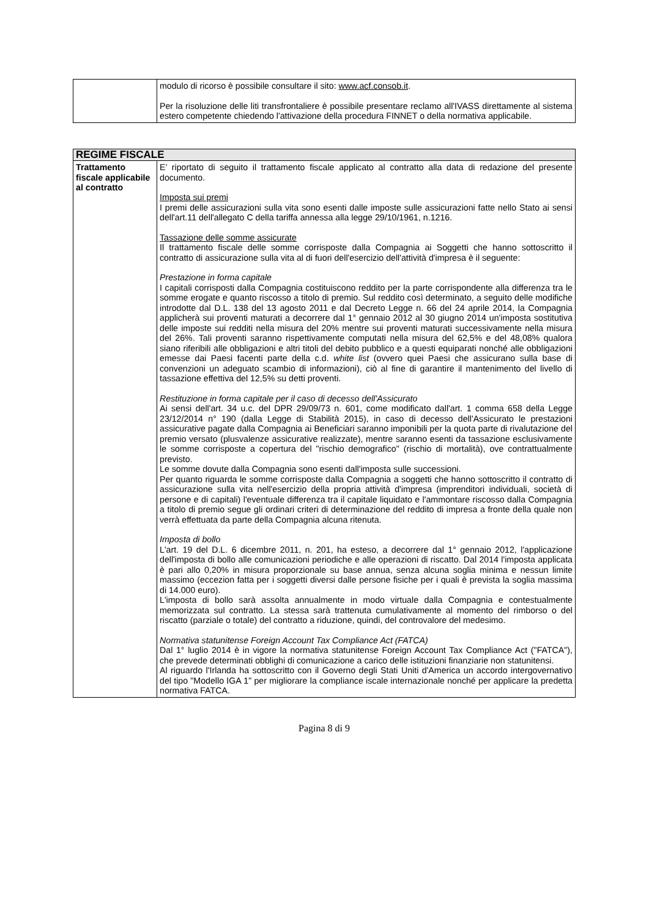| | modulo di ricorso è possibile consultare il sito: www.acf.consob.it . Per la risoluzione delle liti transfrontaliere è possibile presentare reclamo all'IVASS direttamente al sistema estero competente chiedendo l'attivazione della procedura FINNET o della normativa applicabile. |
| REGIME FISCALE | |
| Trattamento fiscale applicabile al contratto | E’ riportato di seguito il trattamento fiscale applicato al contratto alla data di redazione del presente documento. Imposta sui premi I premi delle assicurazioni sulla vita sono esenti dalle imposte sulle assicurazioni fatte nello Stato ai sensi dell'art.11 dell'allegato C della tariffa annessa alla legge 29/10/1961, n.1216. Tassazione delle somme assicurate Il trattamento fiscale delle somme corrisposte dalla Compagnia ai Soggetti che hanno sottoscritto il contratto di assicurazione sulla vita al di fuori dell'esercizio dell'attività d'impresa è il seguente: Prestazione in forma capitale I capitali corrisposti dalla Compagnia costituiscono reddito per la parte corrispondente alla differenza tra le somme erogate e quanto riscosso a titolo di premio. Sul reddito così determinato, a seguito delle modifiche introdotte dal D.L. 138 del 13 agosto 2011 e dal Decreto Legge n. 66 del 24 aprile 2014, la Compagnia applicherà sui proventi maturati a decorrere dal 1° gennaio 2012 al 30 giugno 2014 un'imposta sostitutiva delle imposte sui redditi nella misura del 20% mentre sui proventi maturati successivamente nella misura del 26%. Tali proventi saranno rispettivamente computati nella misura del 62,5% e del 48,08% qualora siano riferibili alle obbligazioni e altri titoli del debito pubblico e a questi equiparati nonché alle obbligazioni emesse dai Paesi facenti parte della c.d. white list (ovvero quei Paesi che assicurano sulla base di convenzioni un adeguato scambio di informazioni), ciò al fine di garantire il mantenimento del livello di tassazione effettiva del 12,5% su detti proventi. Restituzione in forma capitale per il caso di decesso dell'Assicurato Ai sensi dell'art. 34 u.c. del DPR 29/09/73 n. 601, come modificato dall'art. 1 comma 658 della Legge 23/12/2014 n° 190 (dalla Legge di Stabilità 2015), in caso di decesso dell'Assicurato le prestazioni assicurative pagate dalla Compagnia ai Beneficiari saranno imponibili per la quota parte di rivalutazione del premio versato (plusvalenze assicurative realizzate), mentre saranno esenti da tassazione esclusivamente le somme corrisposte a copertura del "rischio demografico" (rischio di mortalità), ove contrattualmente previsto. Le somme dovute dalla Compagnia sono esenti dall'imposta sulle successioni. Per quanto riguarda le somme corrisposte dalla Compagnia a soggetti che hanno sottoscritto il contratto di assicurazione sulla vita nell'esercizio della propria attività d'impresa (imprenditori individuali, società di persone e di capitali) l'eventuale differenza tra il capitale liquidato e l'ammontare riscosso dalla Compagnia a titolo di premio segue gli ordinari criteri di determinazione del reddito di impresa a fronte della quale non verrà effettuata da parte della Compagnia alcuna ritenuta. Imposta di bollo L'art. 19 del D.L. 6 dicembre 2011, n. 201, ha esteso, a decorrere dal 1° gennaio 2012, l'applicazione dell'imposta di bollo alle comunicazioni periodiche e alle operazioni di riscatto. Dal 2014 l'imposta applicata è pari allo 0,20% in misura proporzionale su base annua, senza alcuna soglia minima e nessun limite massimo (eccezion fatta per i soggetti diversi dalle persone fisiche per i quali è prevista la soglia massima di 14.000 euro). L'imposta di bollo sarà assolta annualmente in modo virtuale dalla Compagnia e contestualmente memorizzata sul contratto. La stessa sarà trattenuta cumulativamente al momento del rimborso o del riscatto (parziale o totale) del contratto a riduzione, quindi, del controvalore del medesimo. Normativa statunitense Foreign Account Tax Compliance Act (FATCA) Dal 1° luglio 2014 è in vigore la normativa statunitense Foreign Account Tax Compliance Act ("FATCA"), che prevede determinati obblighi di comunicazione a carico delle istituzioni finanziarie non statunitensi. Al riguardo l'Irlanda ha sottoscritto con il Governo degli Stati Uniti d'America un accordo intergovernativo del tipo "Modello IGA 1" per migliorare la compliance iscale internazionale nonché per applicare la predetta normativa FATCA. |
Pagina 8 di 9